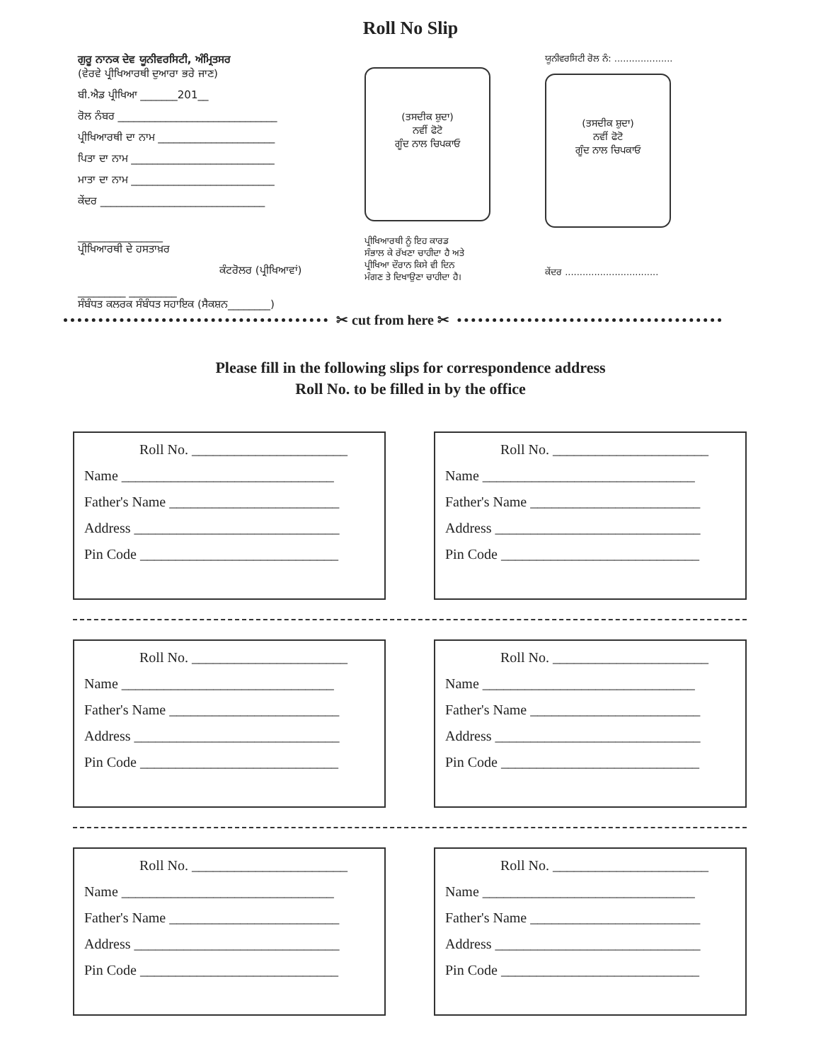Roll No Slip
ਗੁਰੂ ਨਾਨਕ ਦੇਵ ਯੂਨੀਵਰਸਿਟੀ, ਅੰਮ੍ਰਿਤਸਰ
(ਵੇਰਵੇ ਪ੍ਰੀਖਿਆਰਥੀ ਦੁਆਰਾ ਭਰੇ ਜਾਣ)
ਬੀ.ਐਡ ਪ੍ਰੀਖਿਆ _______201__
ਰੋਲ ਨੰਬਰ ______________________________
ਪ੍ਰੀਖਿਆਰਥੀ ਦਾ ਨਾਮ ______________________
ਪਿਤਾ ਦਾ ਨਾਮ ___________________________
ਮਾਤਾ ਦਾ ਨਾਮ ___________________________
ਕੇਂਦਰ _______________________________
________________
ਪ੍ਰੀਖਿਆਰਥੀ ਦੇ ਹਸਤਾਖ਼ਰ
ਕੰਟਰੋਲਰ (ਪ੍ਰੀਖਿਆਵਾਂ)
_________ _________
ਸੰਬੰਧਤ ਕਲਰਕ ਸੰਬੰਧਤ ਸਹਾਇਕ (ਸੈਕਸ਼ਨ________)
(ਤਸਦੀਕ ਸ਼ੁਦਾ)
ਨਵੀਂ ਫੋਟੋ
ਗੂੰਦ ਨਾਲ ਚਿਪਕਾਓ
ਪ੍ਰੀਖਿਆਰਥੀ ਨੂੰ ਇਹ ਕਾਰਡ
ਸੰਭਾਲ ਕੇ ਰੱਖਣਾ ਚਾਹੀਦਾ ਹੈ ਅਤੇ
ਪ੍ਰੀਖਿਆ ਦੌਰਾਨ ਕਿਸੇ ਵੀ ਦਿਨ
ਮੰਗਣ ਤੇ ਦਿਖਾਉਣਾ ਚਾਹੀਦਾ ਹੈ।
ਯੂਨੀਵਰਸਿਟੀ ਰੋਲ ਨੰ: ....................
(ਤਸਦੀਕ ਸ਼ੁਦਾ)
ਨਵੀਂ ਫੋਟੋ
ਗੂੰਦ ਨਾਲ ਚਿਪਕਾਓ
ਕੇਂਦਰ ................................
✂ cut from here ✂
Please fill in the following slips for correspondence address
Roll No. to be filled in by the office
Roll No. ______________________
Name ______________________________
Father's Name ________________________
Address _____________________________
Pin Code ____________________________
Roll No. ______________________
Name ______________________________
Father's Name ________________________
Address _____________________________
Pin Code ____________________________
Roll No. ______________________
Name ______________________________
Father's Name ________________________
Address _____________________________
Pin Code ____________________________
Roll No. ______________________
Name ______________________________
Father's Name ________________________
Address _____________________________
Pin Code ____________________________
Roll No. ______________________
Name ______________________________
Father's Name ________________________
Address _____________________________
Pin Code ____________________________
Roll No. ______________________
Name ______________________________
Father's Name ________________________
Address _____________________________
Pin Code ____________________________